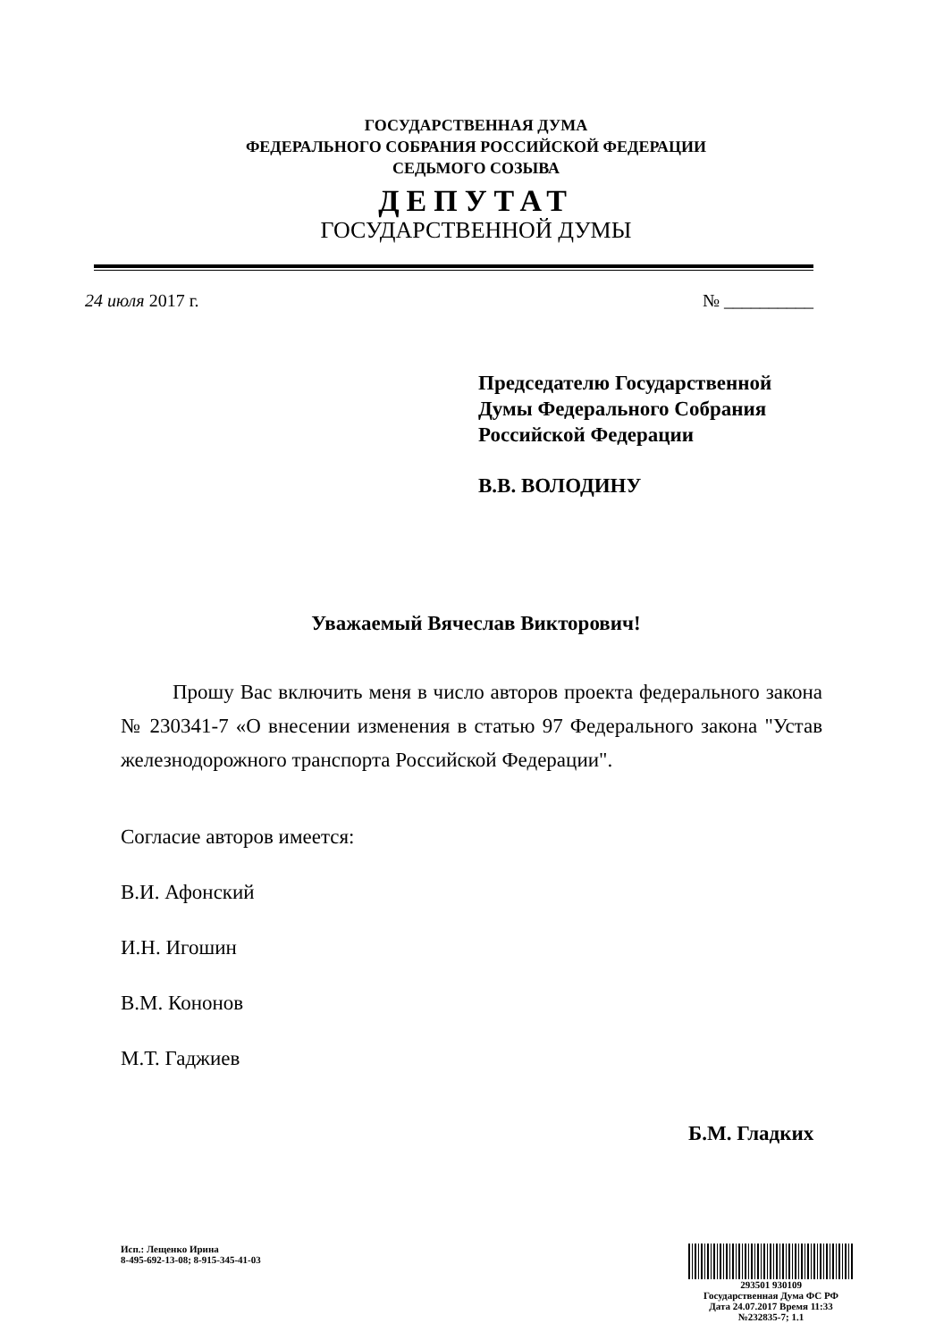ГОСУДАРСТВЕННАЯ ДУМА
ФЕДЕРАЛЬНОГО СОБРАНИЯ РОССИЙСКОЙ ФЕДЕРАЦИИ
СЕДЬМОГО СОЗЫВА
ДЕПУТАТ
ГОСУДАРСТВЕННОЙ ДУМЫ
24 июля 2017 г. № __________
Председателю Государственной
Думы Федерального Собрания
Российской Федерации
В.В. ВОЛОДИНУ
Уважаемый Вячеслав Викторович!
Прошу Вас включить меня в число авторов проекта федерального закона № 230341-7 «О внесении изменения в статью 97 Федерального закона "Устав железнодорожного транспорта Российской Федерации".
Согласие авторов имеется:
В.И. Афонский
И.Н. Игошин
В.М. Кононов
М.Т. Гаджиев
Б.М. Гладких
Исп.: Лещенко Ирина
8-495-692-13-08; 8-915-345-41-03
293501 930109
Государственная Дума ФС РФ
Дата 24.07.2017 Время 11:33
№232835-7; 1.1